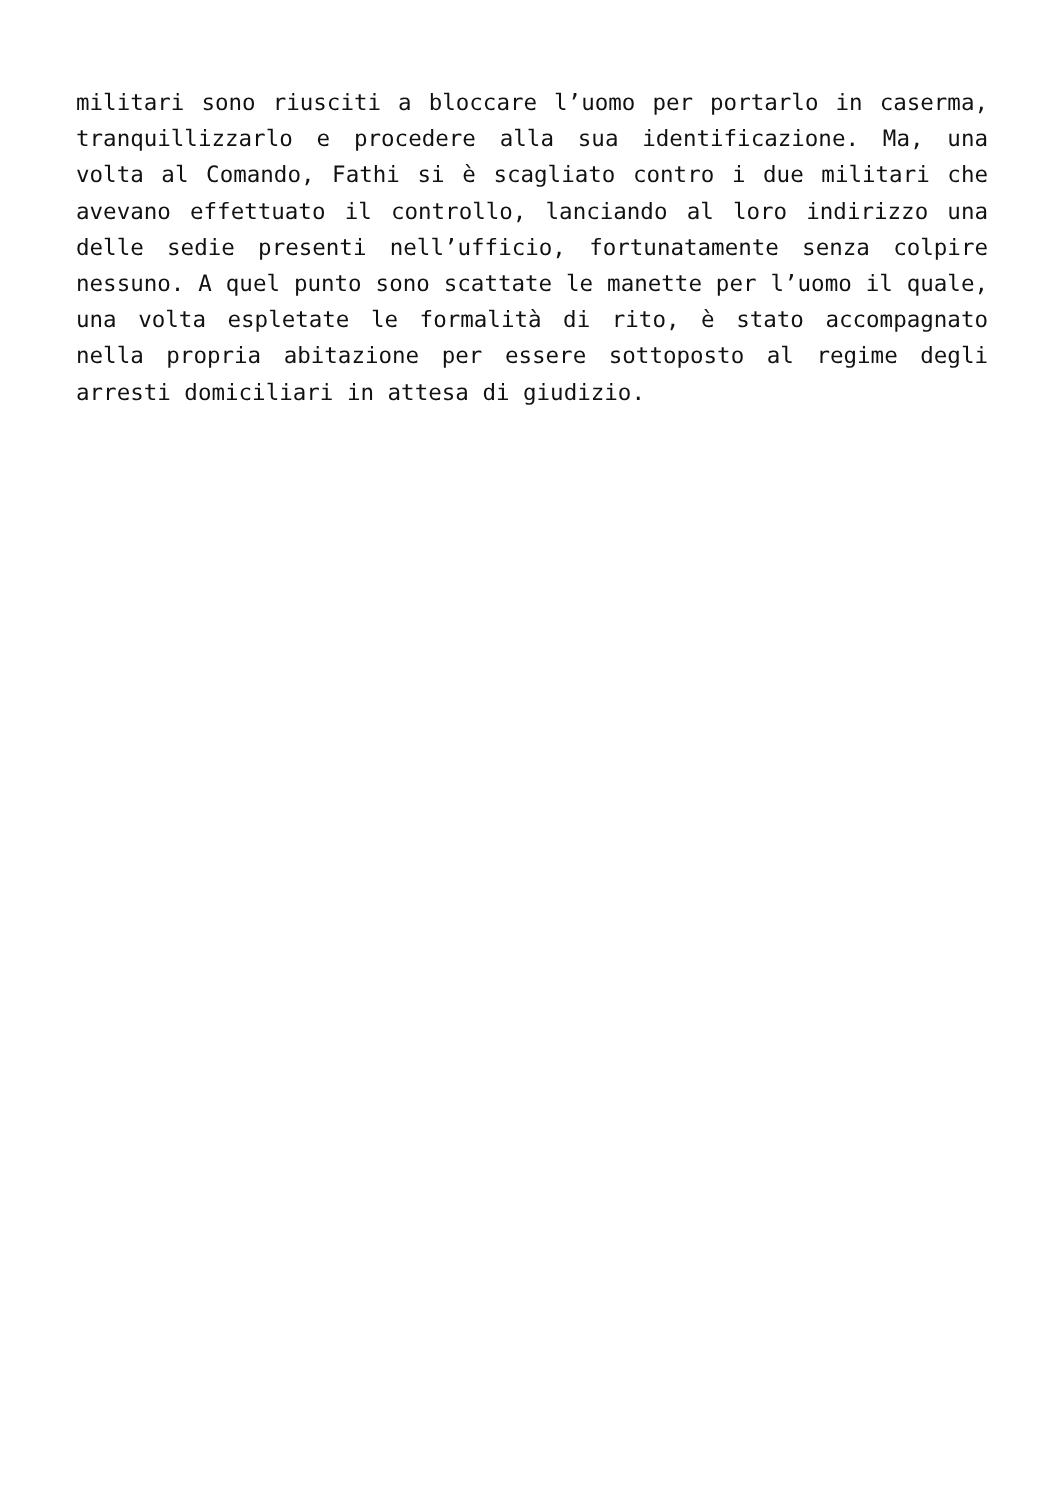militari sono riusciti a bloccare l’uomo per portarlo in caserma, tranquillizzarlo e procedere alla sua identificazione. Ma, una volta al Comando, Fathi si è scagliato contro i due militari che avevano effettuato il controllo, lanciando al loro indirizzo una delle sedie presenti nell’ufficio, fortunatamente senza colpire nessuno. A quel punto sono scattate le manette per l’uomo il quale, una volta espletate le formalità di rito, è stato accompagnato nella propria abitazione per essere sottoposto al regime degli arresti domiciliari in attesa di giudizio.